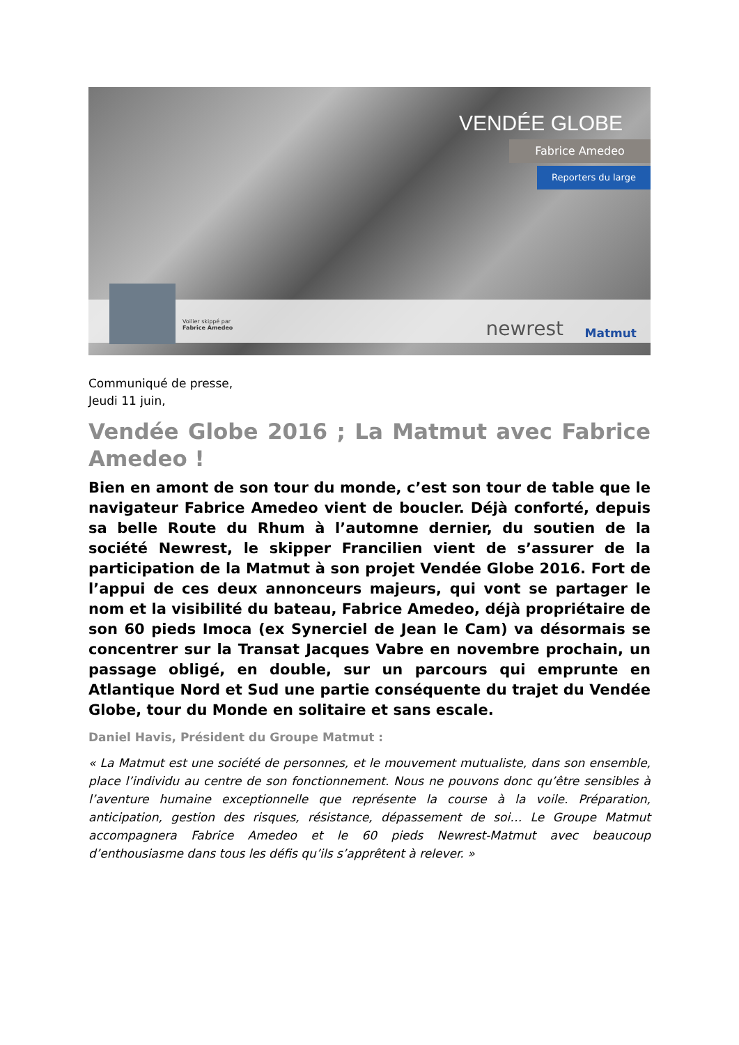VENDÉE GLOBE
Fabrice Amedeo
Reporters du large
Voilier skippé par
Fabrice Amedeo
newrest Matmut
Communiqué de presse,
Jeudi 11 juin,
Vendée Globe 2016 ; La Matmut avec Fabrice Amedeo !
Bien en amont de son tour du monde, c’est son tour de table que le navigateur Fabrice Amedeo vient de boucler. Déjà conforté, depuis sa belle Route du Rhum à l’automne dernier, du soutien de la société Newrest, le skipper Francilien vient de s’assurer de la participation de la Matmut à son projet Vendée Globe 2016. Fort de l’appui de ces deux annonceurs majeurs, qui vont se partager le nom et la visibilité du bateau, Fabrice Amedeo, déjà propriétaire de son 60 pieds Imoca (ex Synerciel de Jean le Cam) va désormais se concentrer sur la Transat Jacques Vabre en novembre prochain, un passage obligé, en double, sur un parcours qui emprunte en Atlantique Nord et Sud une partie conséquente du trajet du Vendée Globe, tour du Monde en solitaire et sans escale.
Daniel Havis, Président du Groupe Matmut :
« La Matmut est une société de personnes, et le mouvement mutualiste, dans son ensemble, place l’individu au centre de son fonctionnement. Nous ne pouvons donc qu’être sensibles à l’aventure humaine exceptionnelle que représente la course à la voile. Préparation, anticipation, gestion des risques, résistance, dépassement de soi… Le Groupe Matmut accompagnera Fabrice Amedeo et le 60 pieds Newrest-Matmut avec beaucoup d’enthousiasme dans tous les défis qu’ils s’apprêtent à relever. »